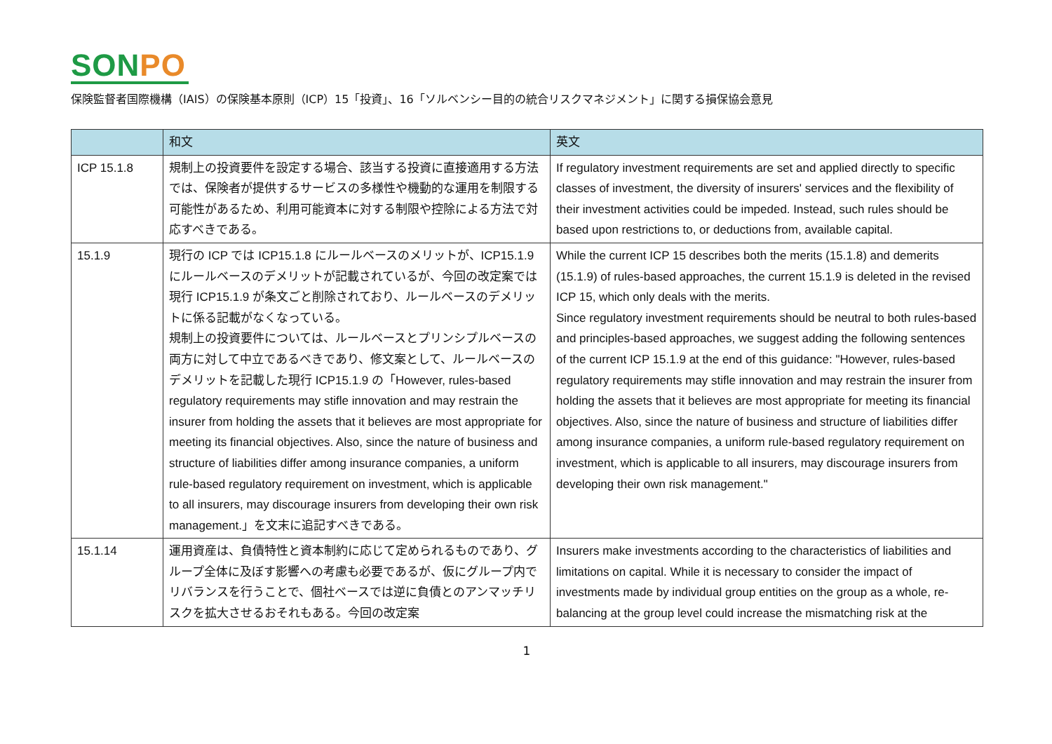SONPO
保険監督者国際機構（IAIS）の保険基本原則（ICP）15「投資」、16「ソルベンシー目的の統合リスクマネジメント」に関する損保協会意見
| | 和文 | 英文 |
| --- | --- | --- |
| ICP 15.1.8 | 規制上の投資要件を設定する場合、該当する投資に直接適用する方法では、保険者が提供するサービスの多様性や機動的な運用を制限する可能性があるため、利用可能資本に対する制限や控除による方法で対応すべきである。 | If regulatory investment requirements are set and applied directly to specific classes of investment, the diversity of insurers' services and the flexibility of their investment activities could be impeded. Instead, such rules should be based upon restrictions to, or deductions from, available capital. |
| 15.1.9 | 現行の ICP では ICP15.1.8 にルールベースのメリットが、ICP15.1.9 にルールベースのデメリットが記載されているが、今回の改定案では現行 ICP15.1.9 が条文ごと削除されており、ルールベースのデメリットに係る記載がなくなっている。 規制上の投資要件については、ルールベースとプリンシプルベースの両方に対して中立であるべきであり、修文案として、ルールベースのデメリットを記載した現行 ICP15.1.9 の「However, rules-based regulatory requirements may stifle innovation and may restrain the insurer from holding the assets that it believes are most appropriate for meeting its financial objectives. Also, since the nature of business and structure of liabilities differ among insurance companies, a uniform rule-based regulatory requirement on investment, which is applicable to all insurers, may discourage insurers from developing their own risk management.」を文末に追記すべきである。 | While the current ICP 15 describes both the merits (15.1.8) and demerits (15.1.9) of rules-based approaches, the current 15.1.9 is deleted in the revised ICP 15, which only deals with the merits. Since regulatory investment requirements should be neutral to both rules-based and principles-based approaches, we suggest adding the following sentences of the current ICP 15.1.9 at the end of this guidance: "However, rules-based regulatory requirements may stifle innovation and may restrain the insurer from holding the assets that it believes are most appropriate for meeting its financial objectives. Also, since the nature of business and structure of liabilities differ among insurance companies, a uniform rule-based regulatory requirement on investment, which is applicable to all insurers, may discourage insurers from developing their own risk management." |
| 15.1.14 | 運用資産は、負債特性と資本制約に応じて定められるものであり、グループ全体に及ぼす影響への考慮も必要であるが、仮にグループ内でリバランスを行うことで、個社ベースでは逆に負債とのアンマッチリスクを拡大させるおそれもある。今回の改定案 | Insurers make investments according to the characteristics of liabilities and limitations on capital. While it is necessary to consider the impact of investments made by individual group entities on the group as a whole, re-balancing at the group level could increase the mismatching risk at the |
1